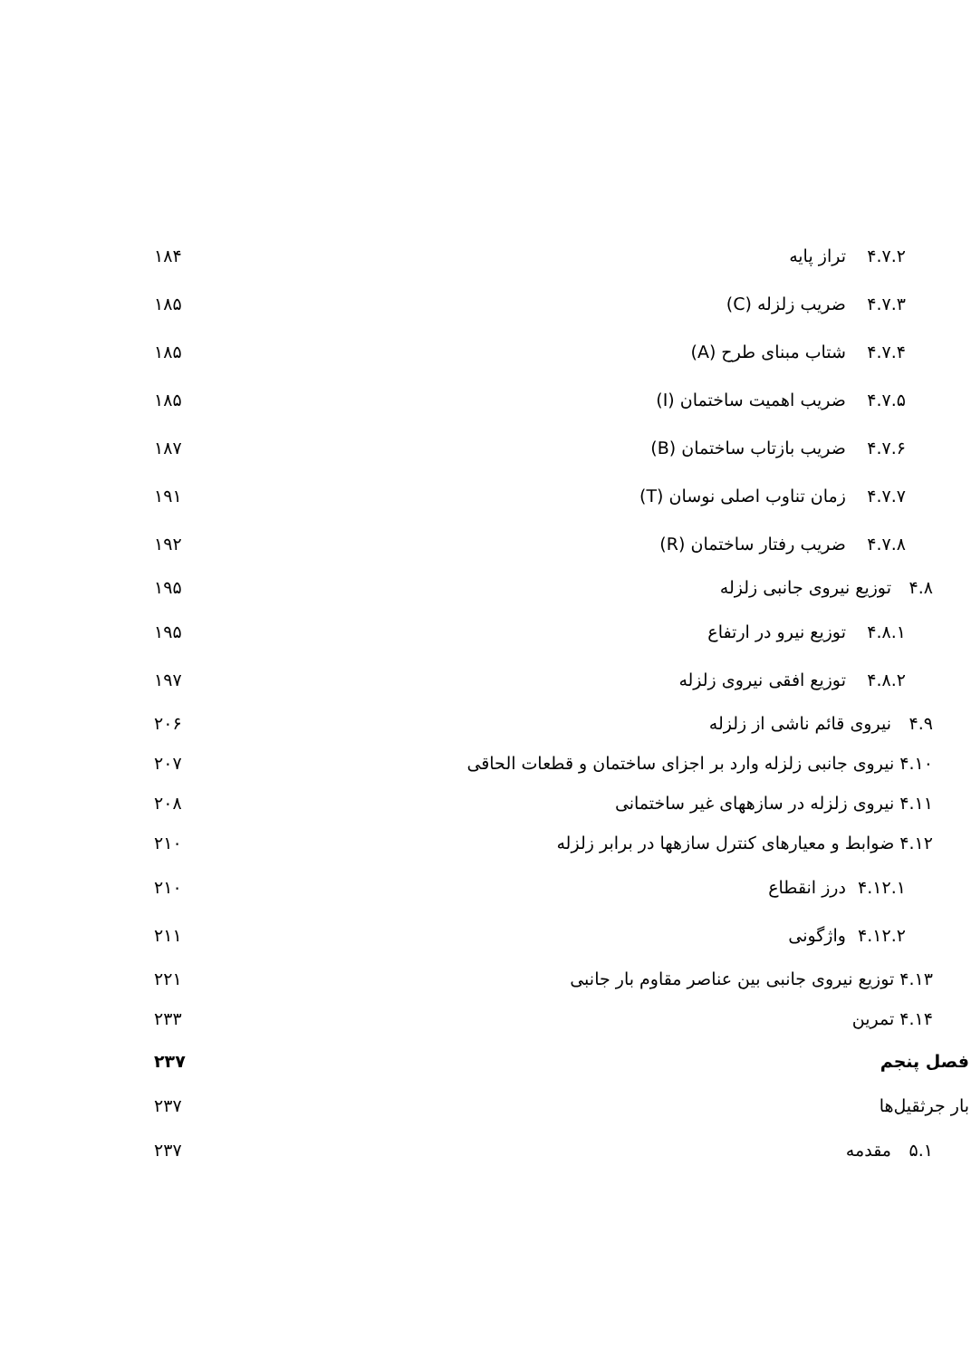۴.۷.۲ تراز پایه ۱۸۴
۴.۷.۳ ضریب زلزله (C) ۱۸۵
۴.۷.۴ شتاب مبنای طرح (A) ۱۸۵
۴.۷.۵ ضریب اهمیت ساختمان (I) ۱۸۵
۴.۷.۶ ضریب بازتاب ساختمان (B) ۱۸۷
۴.۷.۷ زمان تناوب اصلی نوسان (T) ۱۹۱
۴.۷.۸ ضریب رفتار ساختمان (R) ۱۹۲
۴.۸ توزیع نیروی جانبی زلزله ۱۹۵
۴.۸.۱ توزیع نیرو در ارتفاع ۱۹۵
۴.۸.۲ توزیع افقی نیروی زلزله ۱۹۷
۴.۹ نیروی قائم ناشی از زلزله ۲۰۶
۴.۱۰ نیروی جانبی زلزله وارد بر اجزای ساختمان و قطعات الحاقی ۲۰۷
۴.۱۱ نیروی زلزله در سازههای غیر ساختمانی ۲۰۸
۴.۱۲ ضوابط و معیارهای کنترل سازهها در برابر زلزله ۲۱۰
۴.۱۲.۱ درز انقطاع ۲۱۰
۴.۱۲.۲ واژگونی ۲۱۱
۴.۱۳ توزیع نیروی جانبی بین عناصر مقاوم بار جانبی ۲۲۱
۴.۱۴ تمرین ۲۳۳
فصل پنجم ۲۳۷
بار جرثقیل‌ها ۲۳۷
۵.۱ مقدمه ۲۳۷